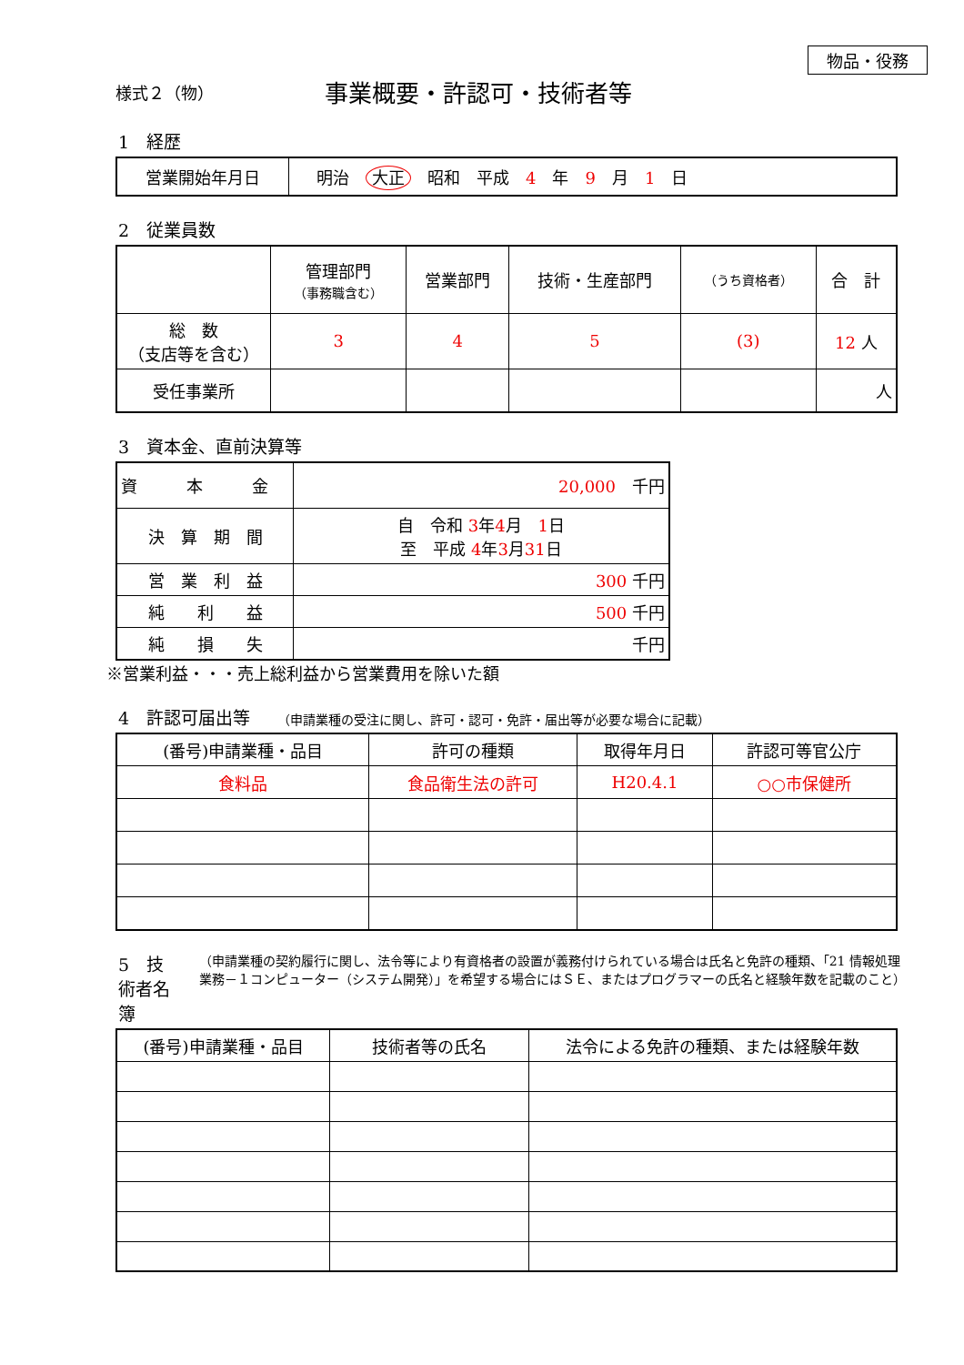物品・役務
様式２（物）
事業概要・許認可・技術者等
1　経歴
| 営業開始年月日 | 明治 大正 昭和 平成 4 年 9 月 1 日 |
2　従業員数
| | 管理部門 （事務職含む） | 営業部門 | 技術・生産部門 | （うち資格者） | 合 計 |
| 総 数 （支店等を含む） | 3 | 4 | 5 | (3) | 12 人 |
| 受任事業所 | | | | | 人 |
3　資本金、直前決算等
| 資 本 金 | 20,000 千円 |
| 決 算 期 間 | 自 令和 3 年 4 月 1 日 至 平成 4 年 3 月 31 日 |
| 営 業 利 益 | 300 千円 |
| 純 利 益 | 500 千円 |
| 純 損 失 | 千円 |
※営業利益・・・売上総利益から営業費用を除いた額
4　許認可届出等 （申請業種の受注に関し、許可・認可・免許・届出等が必要な場合に記載）
| (番号)申請業種・品目 | 許可の種類 | 取得年月日 | 許認可等官公庁 |
| --- | --- | --- | --- |
| 食料品 | 食品衛生法の許可 | H20.4.1 | ○○市保健所 |
5　技術者名簿 （申請業種の契約履行に関し、法令等により有資格者の設置が義務付けられている場合は氏名と免許の種類、「21 情報処理業務－１コンピューター（システム開発）」を希望する場合にはＳＥ、またはプログラマーの氏名と経験年数を記載のこと）
| (番号)申請業種・品目 | 技術者等の氏名 | 法令による免許の種類、または経験年数 |
| --- | --- | --- |